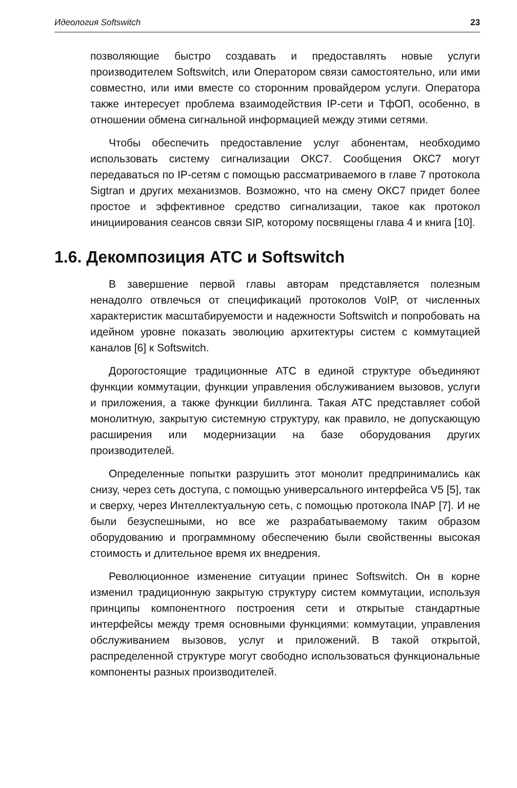Идеология Softswitch 23
позволяющие быстро создавать и предоставлять новые услуги производителем Softswitch, или Оператором связи самостоятельно, или ими совместно, или ими вместе со сторонним провайдером услуги. Оператора также интересует проблема взаимодействия IP-сети и ТфОП, особенно, в отношении обмена сигнальной информацией между этими сетями.
Чтобы обеспечить предоставление услуг абонентам, необходимо использовать систему сигнализации ОКС7. Сообщения ОКС7 могут передаваться по IP-сетям с помощью рассматриваемого в главе 7 протокола Sigtran и других механизмов. Возможно, что на смену ОКС7 придет более простое и эффективное средство сигнализации, такое как протокол инициирования сеансов связи SIP, которому посвящены глава 4 и книга [10].
1.6. Декомпозиция АТС и Softswitch
В завершение первой главы авторам представляется полезным ненадолго отвлечься от спецификаций протоколов VoIP, от численных характеристик масштабируемости и надежности Softswitch и попробовать на идейном уровне показать эволюцию архитектуры систем с коммутацией каналов [6] к Softswitch.
Дорогостоящие традиционные АТС в единой структуре объединяют функции коммутации, функции управления обслуживанием вызовов, услуги и приложения, а также функции биллинга. Такая АТС представляет собой монолитную, закрытую системную структуру, как правило, не допускающую расширения или модернизации на базе оборудования других производителей.
Определенные попытки разрушить этот монолит предпринимались как снизу, через сеть доступа, с помощью универсального интерфейса V5 [5], так и сверху, через Интеллектуальную сеть, с помощью протокола INAP [7]. И не были безуспешными, но все же разрабатываемому таким образом оборудованию и программному обеспечению были свойственны высокая стоимость и длительное время их внедрения.
Революционное изменение ситуации принес Softswitch. Он в корне изменил традиционную закрытую структуру систем коммутации, используя принципы компонентного построения сети и открытые стандартные интерфейсы между тремя основными функциями: коммутации, управления обслуживанием вызовов, услуг и приложений. В такой открытой, распределенной структуре могут свободно использоваться функциональные компоненты разных производителей.